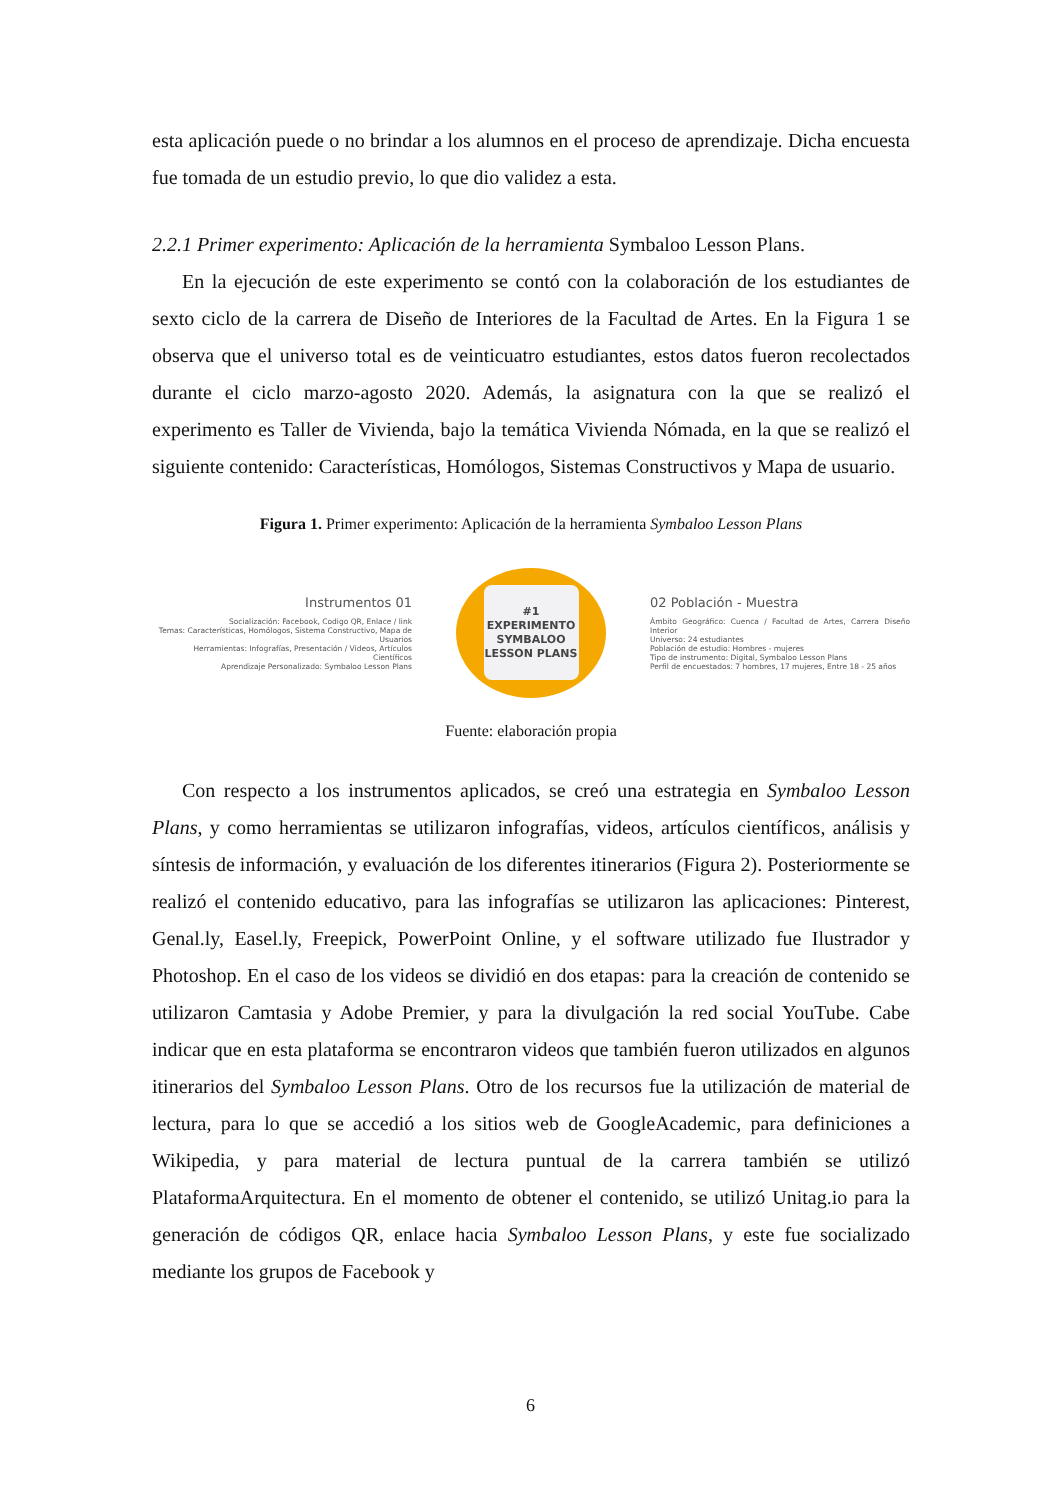esta aplicación puede o no brindar a los alumnos en el proceso de aprendizaje. Dicha encuesta fue tomada de un estudio previo, lo que dio validez a esta.
2.2.1 Primer experimento: Aplicación de la herramienta Symbaloo Lesson Plans.
En la ejecución de este experimento se contó con la colaboración de los estudiantes de sexto ciclo de la carrera de Diseño de Interiores de la Facultad de Artes. En la Figura 1 se observa que el universo total es de veinticuatro estudiantes, estos datos fueron recolectados durante el ciclo marzo-agosto 2020. Además, la asignatura con la que se realizó el experimento es Taller de Vivienda, bajo la temática Vivienda Nómada, en la que se realizó el siguiente contenido: Características, Homólogos, Sistemas Constructivos y Mapa de usuario.
Figura 1. Primer experimento: Aplicación de la herramienta Symbaloo Lesson Plans
Instrumentos 01
Socialización: Facebook, Codigo QR, Enlace / link
Temas: Características, Homólogos, Sistema Constructivo, Mapa de Usuarios
Herramientas: Infografías, Presentación / Videos, Artículos Científicos
Aprendizaje Personalizado: Symbaloo Lesson Plans
#1
EXPERIMENTO
SYMBALOO
LESSON PLANS
02 Población - Muestra
Ámbito Geográfico: Cuenca / Facultad de Artes, Carrera Diseño Interior
Universo: 24 estudiantes
Población de estudio: Hombres - mujeres
Tipo de instrumento: Digital, Symbaloo Lesson Plans
Perfil de encuestados: 7 hombres, 17 mujeres, Entre 18 - 25 años
Fuente: elaboración propia
Con respecto a los instrumentos aplicados, se creó una estrategia en Symbaloo Lesson Plans, y como herramientas se utilizaron infografías, videos, artículos científicos, análisis y síntesis de información, y evaluación de los diferentes itinerarios (Figura 2). Posteriormente se realizó el contenido educativo, para las infografías se utilizaron las aplicaciones: Pinterest, Genal.ly, Easel.ly, Freepick, PowerPoint Online, y el software utilizado fue Ilustrador y Photoshop. En el caso de los videos se dividió en dos etapas: para la creación de contenido se utilizaron Camtasia y Adobe Premier, y para la divulgación la red social YouTube. Cabe indicar que en esta plataforma se encontraron videos que también fueron utilizados en algunos itinerarios del Symbaloo Lesson Plans. Otro de los recursos fue la utilización de material de lectura, para lo que se accedió a los sitios web de GoogleAcademic, para definiciones a Wikipedia, y para material de lectura puntual de la carrera también se utilizó PlataformaArquitectura. En el momento de obtener el contenido, se utilizó Unitag.io para la generación de códigos QR, enlace hacia Symbaloo Lesson Plans, y este fue socializado mediante los grupos de Facebook y
6